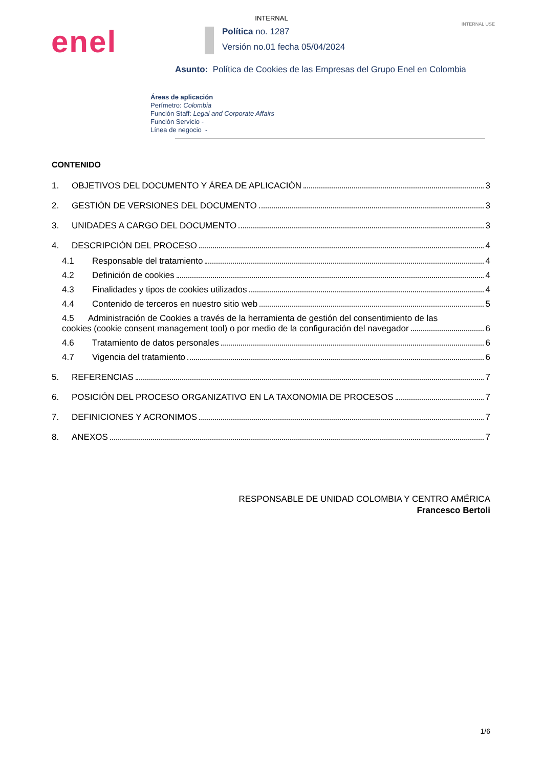INTERNAL
INTERNAL USE
enel
Política no. 1287
Versión no.01 fecha 05/04/2024
Asunto: Política de Cookies de las Empresas del Grupo Enel en Colombia
Áreas de aplicación
Perímetro: Colombia
Función Staff: Legal and Corporate Affairs
Función Servicio -
Línea de negocio -
CONTENIDO
1. OBJETIVOS DEL DOCUMENTO Y ÁREA DE APLICACIÓN 3
2. GESTIÓN DE VERSIONES DEL DOCUMENTO 3
3. UNIDADES A CARGO DEL DOCUMENTO 3
4. DESCRIPCIÓN DEL PROCESO 4
4.1 Responsable del tratamiento 4
4.2 Definición de cookies 4
4.3 Finalidades y tipos de cookies utilizados 4
4.4 Contenido de terceros en nuestro sitio web 5
4.5 Administración de Cookies a través de la herramienta de gestión del consentimiento de las
cookies (cookie consent management tool) o por medio de la configuración del navegador 6
4.6 Tratamiento de datos personales 6
4.7 Vigencia del tratamiento 6
5. REFERENCIAS 7
6. POSICIÓN DEL PROCESO ORGANIZATIVO EN LA TAXONOMIA DE PROCESOS 7
7. DEFINICIONES Y ACRONIMOS 7
8. ANEXOS 7
RESPONSABLE DE UNIDAD COLOMBIA Y CENTRO AMÉRICA
Francesco Bertoli
1/6